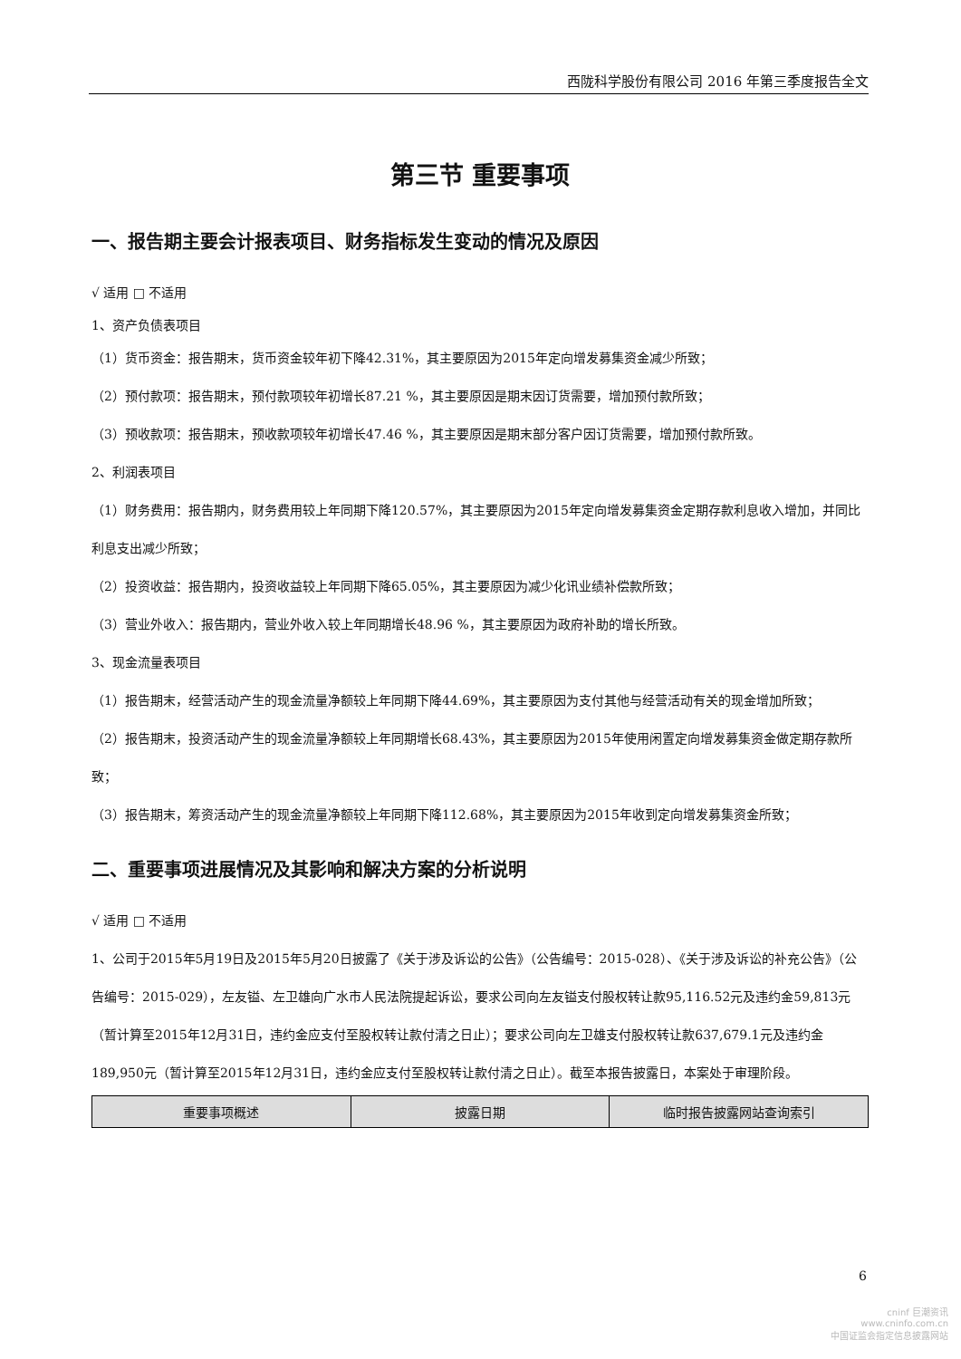西陇科学股份有限公司 2016 年第三季度报告全文
第三节 重要事项
一、报告期主要会计报表项目、财务指标发生变动的情况及原因
√ 适用 □ 不适用
1、资产负债表项目
（1）货币资金：报告期末，货币资金较年初下降42.31%，其主要原因为2015年定向增发募集资金减少所致；
（2）预付款项：报告期末，预付款项较年初增长87.21 %，其主要原因是期末因订货需要，增加预付款所致；
（3）预收款项：报告期末，预收款项较年初增长47.46 %，其主要原因是期末部分客户因订货需要，增加预付款所致。
2、利润表项目
（1）财务费用：报告期内，财务费用较上年同期下降120.57%，其主要原因为2015年定向增发募集资金定期存款利息收入增加，并同比利息支出减少所致；
（2）投资收益：报告期内，投资收益较上年同期下降65.05%，其主要原因为减少化讯业绩补偿款所致；
（3）营业外收入：报告期内，营业外收入较上年同期增长48.96 %，其主要原因为政府补助的增长所致。
3、现金流量表项目
（1）报告期末，经营活动产生的现金流量净额较上年同期下降44.69%，其主要原因为支付其他与经营活动有关的现金增加所致；
（2）报告期末，投资活动产生的现金流量净额较上年同期增长68.43%，其主要原因为2015年使用闲置定向增发募集资金做定期存款所致；
（3）报告期末，筹资活动产生的现金流量净额较上年同期下降112.68%，其主要原因为2015年收到定向增发募集资金所致；
二、重要事项进展情况及其影响和解决方案的分析说明
√ 适用 □ 不适用
1、公司于2015年5月19日及2015年5月20日披露了《关于涉及诉讼的公告》（公告编号：2015-028）、《关于涉及诉讼的补充公告》（公告编号：2015-029），左友镒、左卫雄向广水市人民法院提起诉讼，要求公司向左友镒支付股权转让款95,116.52元及违约金59,813元（暂计算至2015年12月31日，违约金应支付至股权转让款付清之日止）；要求公司向左卫雄支付股权转让款637,679.1元及违约金189,950元（暂计算至2015年12月31日，违约金应支付至股权转让款付清之日止）。截至本报告披露日，本案处于审理阶段。
| 重要事项概述 | 披露日期 | 临时报告披露网站查询索引 |
6
cninf 巨潮资讯
www.cninfo.com.cn
中国证监会指定信息披露网站